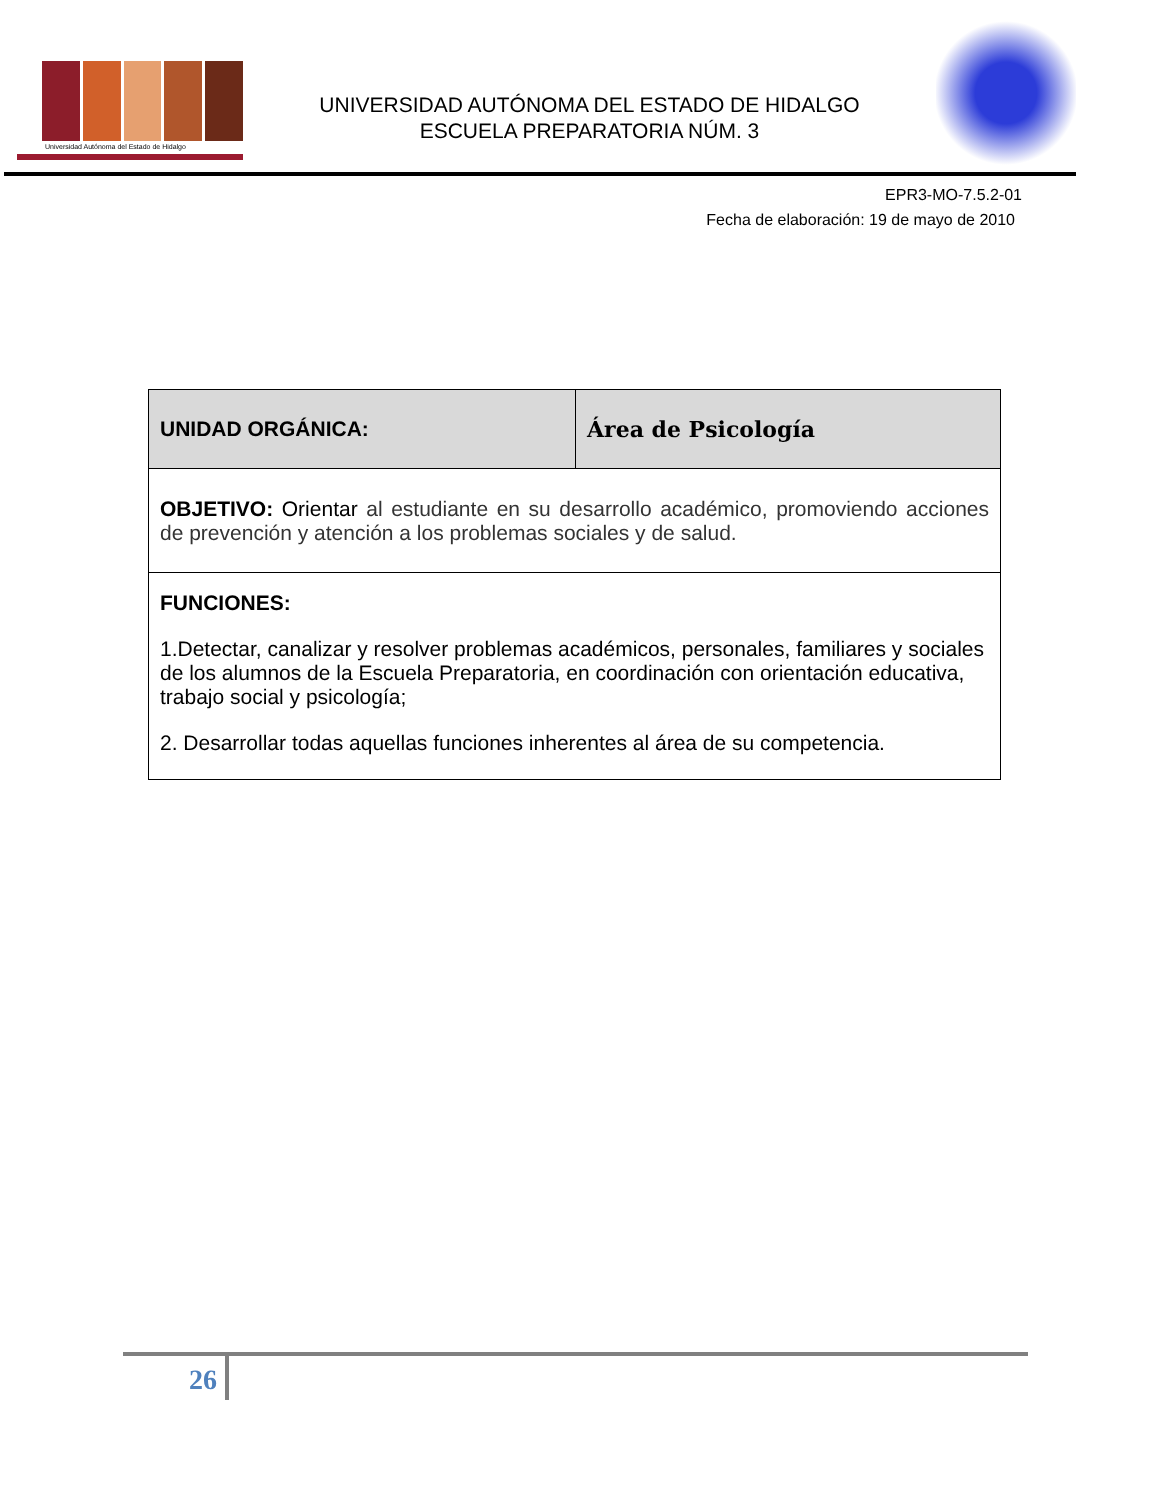Universidad Autónoma del Estado de Hidalgo
UNIVERSIDAD AUTÓNOMA DEL ESTADO DE HIDALGO
ESCUELA PREPARATORIA NÚM. 3
EPR3-MO-7.5.2-01
Fecha de elaboración: 19 de mayo de 2010
| UNIDAD ORGÁNICA: | Área de Psicología |
| OBJETIVO: Orientar al estudiante en su desarrollo académico, promoviendo acciones de prevención y atención a los problemas sociales y de salud. | |
| FUNCIONES: 1.Detectar, canalizar y resolver problemas académicos, personales, familiares y sociales de los alumnos de la Escuela Preparatoria, en coordinación con orientación educativa, trabajo social y psicología; 2. Desarrollar todas aquellas funciones inherentes al área de su competencia. | |
26